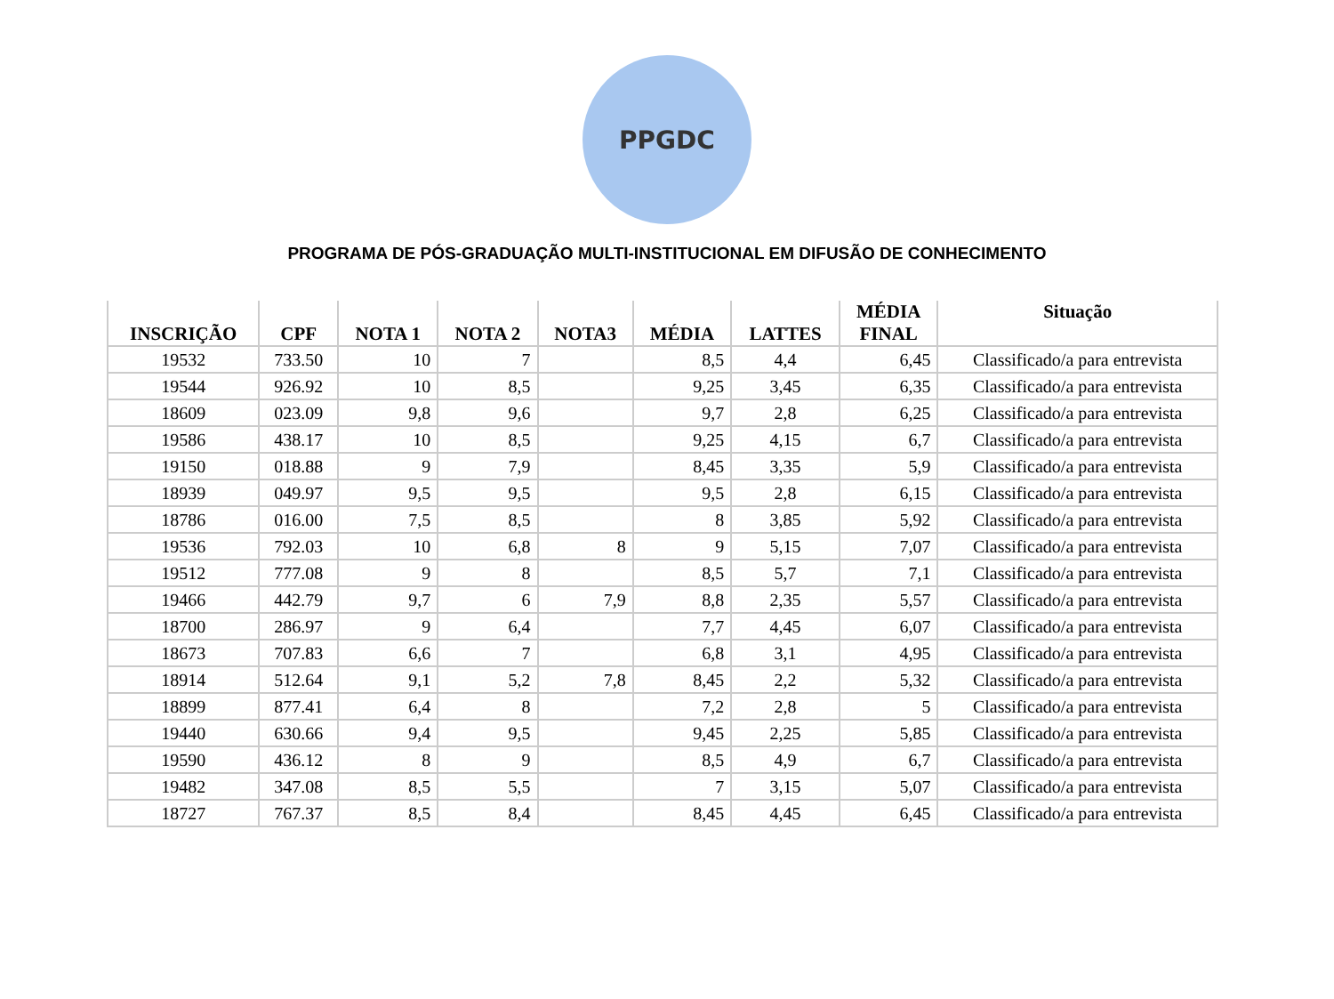PPGDC
PROGRAMA DE PÓS-GRADUAÇÃO MULTI-INSTITUCIONAL EM DIFUSÃO DE CONHECIMENTO
| INSCRIÇÃO | CPF | NOTA 1 | NOTA 2 | NOTA3 | MÉDIA | LATTES | MÉDIA FINAL | Situação |
| --- | --- | --- | --- | --- | --- | --- | --- | --- |
| 19532 | 733.50 | 10 | 7 | | 8,5 | 4,4 | 6,45 | Classificado/a para entrevista |
| 19544 | 926.92 | 10 | 8,5 | | 9,25 | 3,45 | 6,35 | Classificado/a para entrevista |
| 18609 | 023.09 | 9,8 | 9,6 | | 9,7 | 2,8 | 6,25 | Classificado/a para entrevista |
| 19586 | 438.17 | 10 | 8,5 | | 9,25 | 4,15 | 6,7 | Classificado/a para entrevista |
| 19150 | 018.88 | 9 | 7,9 | | 8,45 | 3,35 | 5,9 | Classificado/a para entrevista |
| 18939 | 049.97 | 9,5 | 9,5 | | 9,5 | 2,8 | 6,15 | Classificado/a para entrevista |
| 18786 | 016.00 | 7,5 | 8,5 | | 8 | 3,85 | 5,92 | Classificado/a para entrevista |
| 19536 | 792.03 | 10 | 6,8 | 8 | 9 | 5,15 | 7,07 | Classificado/a para entrevista |
| 19512 | 777.08 | 9 | 8 | | 8,5 | 5,7 | 7,1 | Classificado/a para entrevista |
| 19466 | 442.79 | 9,7 | 6 | 7,9 | 8,8 | 2,35 | 5,57 | Classificado/a para entrevista |
| 18700 | 286.97 | 9 | 6,4 | | 7,7 | 4,45 | 6,07 | Classificado/a para entrevista |
| 18673 | 707.83 | 6,6 | 7 | | 6,8 | 3,1 | 4,95 | Classificado/a para entrevista |
| 18914 | 512.64 | 9,1 | 5,2 | 7,8 | 8,45 | 2,2 | 5,32 | Classificado/a para entrevista |
| 18899 | 877.41 | 6,4 | 8 | | 7,2 | 2,8 | 5 | Classificado/a para entrevista |
| 19440 | 630.66 | 9,4 | 9,5 | | 9,45 | 2,25 | 5,85 | Classificado/a para entrevista |
| 19590 | 436.12 | 8 | 9 | | 8,5 | 4,9 | 6,7 | Classificado/a para entrevista |
| 19482 | 347.08 | 8,5 | 5,5 | | 7 | 3,15 | 5,07 | Classificado/a para entrevista |
| 18727 | 767.37 | 8,5 | 8,4 | | 8,45 | 4,45 | 6,45 | Classificado/a para entrevista |